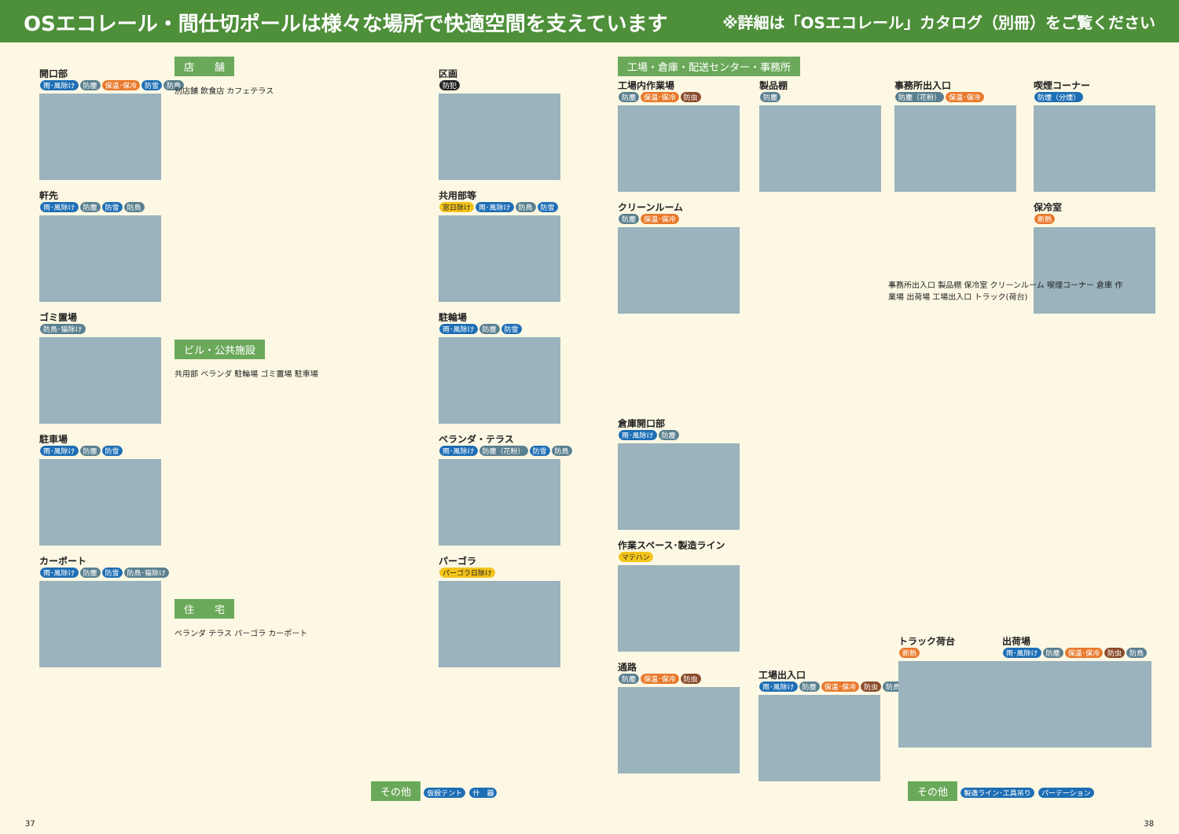OSエコレール・間仕切ポールは様々な場所で快適空間を支えています
※詳細は「OSエコレール」カタログ（別冊）をご覧ください
開口部
雨･風除け 防塵 保温･保冷 防雪 防鳥
軒先
雨･風除け 防塵 防雪 防鳥
ゴミ置場
防鳥･猫除け
駐車場
雨･風除け 防塵 防雪
カーポート
雨･風除け 防塵 防雪 防鳥･猫除け
店　　舗
別店舗 飲食店 カフェテラス
ビル・公共施設
共用部 ベランダ 駐輪場 ゴミ置場 駐車場
住　　宅
ベランダ テラス パーゴラ カーポート
区画
防犯
共用部等
窓日除け 雨･風除け 防鳥 防雪
駐輪場
雨･風除け 防塵 防雪
ベランダ・テラス
雨･風除け 防塵（花粉） 防雪 防鳥
パーゴラ
パーゴラ日除け
その他 仮設テント 什　器
37
工場・倉庫・配送センター・事務所
工場内作業場
防塵 保温･保冷 防虫
クリーンルーム
防塵 保温･保冷
倉庫開口部
雨･風除け 防塵
作業スペース･製造ライン
マテハン
通路
防塵 保温･保冷 防虫
製品棚
防塵
事務所出入口
防塵（花粉） 保温･保冷
喫煙コーナー
防煙（分煙）
保冷室
断熱
事務所出入口 製品棚 保冷室 クリーンルーム 喫煙コーナー 倉庫 作業場 出荷場 工場出入口 トラック(荷台)
工場出入口
雨･風除け 防塵 保温･保冷 防虫 防鳥
トラック荷台
断熱
出荷場
雨･風除け 防塵 保温･保冷 防虫 防鳥
その他 製造ライン･工具吊り パーテーション
38